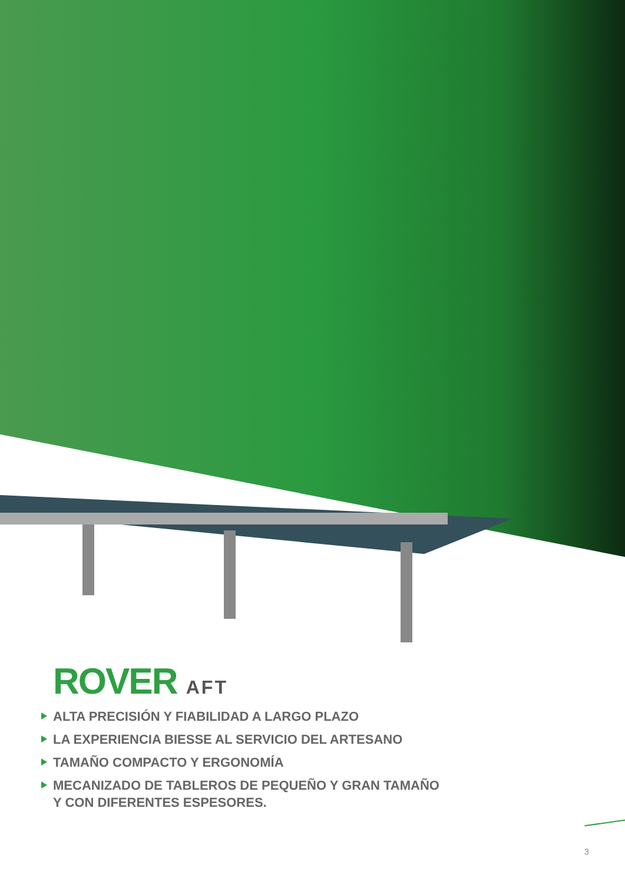ROVER AFT
ALTA PRECISIÓN Y FIABILIDAD A LARGO PLAZO
LA EXPERIENCIA BIESSE AL SERVICIO DEL ARTESANO
TAMAÑO COMPACTO Y ERGONOMÍA
MECANIZADO DE TABLEROS DE PEQUEÑO Y GRAN TAMAÑO
Y CON DIFERENTES ESPESORES.
3